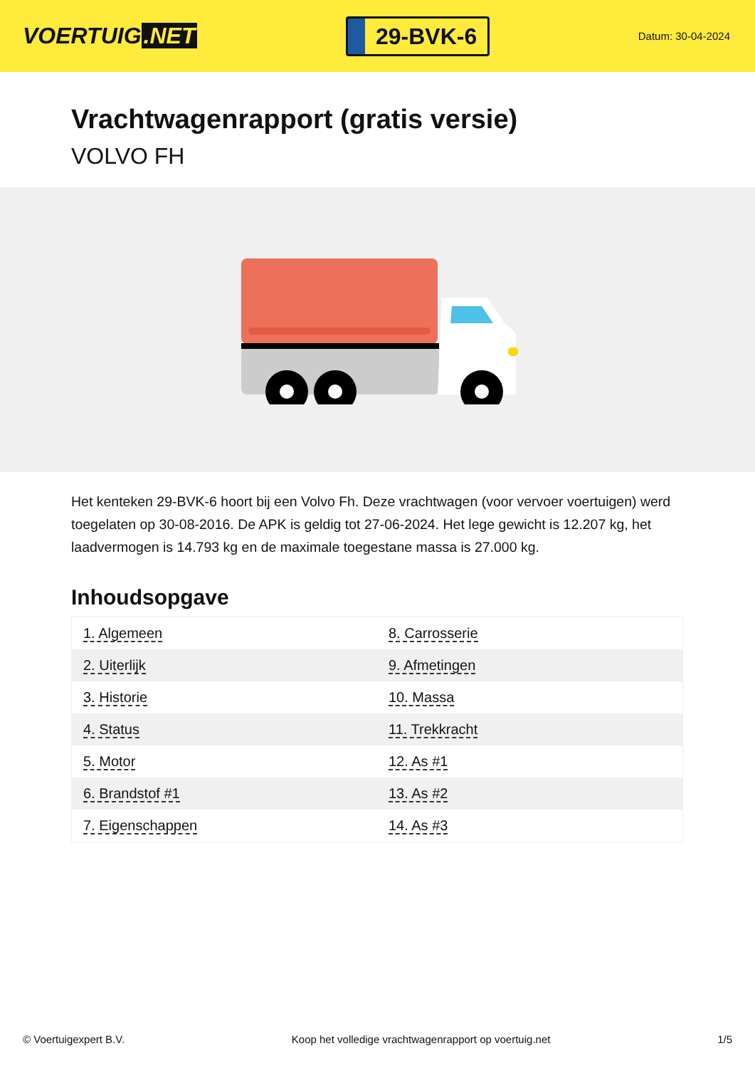VOERTUIG.NET
29-BVK-6
Datum: 30-04-2024
Vrachtwagenrapport (gratis versie)
VOLVO FH
Het kenteken 29-BVK-6 hoort bij een Volvo Fh. Deze vrachtwagen (voor vervoer voertuigen) werd toegelaten op 30-08-2016. De APK is geldig tot 27-06-2024. Het lege gewicht is 12.207 kg, het laadvermogen is 14.793 kg en de maximale toegestane massa is 27.000 kg.
Inhoudsopgave
| 1. Algemeen | 8. Carrosserie |
| 2. Uiterlijk | 9. Afmetingen |
| 3. Historie | 10. Massa |
| 4. Status | 11. Trekkracht |
| 5. Motor | 12. As #1 |
| 6. Brandstof #1 | 13. As #2 |
| 7. Eigenschappen | 14. As #3 |
© Voertuigexpert B.V. Koop het volledige vrachtwagenrapport op voertuig.net 1/5